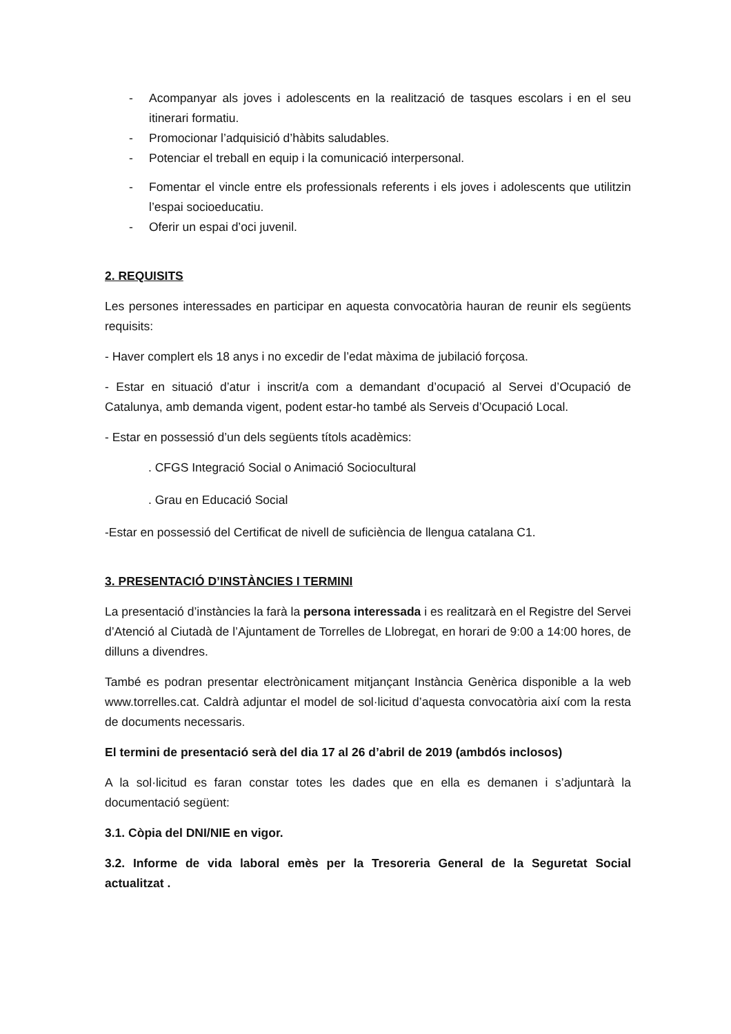- Acompanyar als joves i adolescents en la realització de tasques escolars i en el seu itinerari formatiu.
- Promocionar l’adquisició d’hàbits saludables.
- Potenciar el treball en equip i la comunicació interpersonal.
- Fomentar el vincle entre els professionals referents i els joves i adolescents que utilitzin l’espai socioeducatiu.
- Oferir un espai d’oci juvenil.
2. REQUISITS
Les persones interessades en participar en aquesta convocatòria hauran de reunir els següents requisits:
- Haver complert els 18 anys i no excedir de l’edat màxima de jubilació forçosa.
- Estar en situació d’atur i inscrit/a com a demandant d’ocupació al Servei d’Ocupació de Catalunya, amb demanda vigent, podent estar-ho també als Serveis d’Ocupació Local.
- Estar en possessió d’un dels següents títols acadèmics:
. CFGS Integració Social o Animació Sociocultural
. Grau en Educació Social
-Estar en possessió del Certificat de nivell de suficiència de llengua catalana C1.
3. PRESENTACIÓ D’INSTÀNCIES I TERMINI
La presentació d’instàncies la farà la persona interessada i es realitzarà en el Registre del Servei d’Atenció al Ciutadà de l’Ajuntament de Torrelles de Llobregat, en horari de 9:00 a 14:00 hores, de dilluns a divendres.
També es podran presentar electrònicament mitjançant Instància Genèrica disponible a la web www.torrelles.cat. Caldrà adjuntar el model de sol·licitud d’aquesta convocatòria així com la resta de documents necessaris.
El termini de presentació serà del dia 17 al 26 d’abril de 2019 (ambdós inclosos)
A la sol·licitud es faran constar totes les dades que en ella es demanen i s’adjuntarà la documentació següent:
3.1. Còpia del DNI/NIE en vigor.
3.2. Informe de vida laboral emès per la Tresoreria General de la Seguretat Social actualitzat .